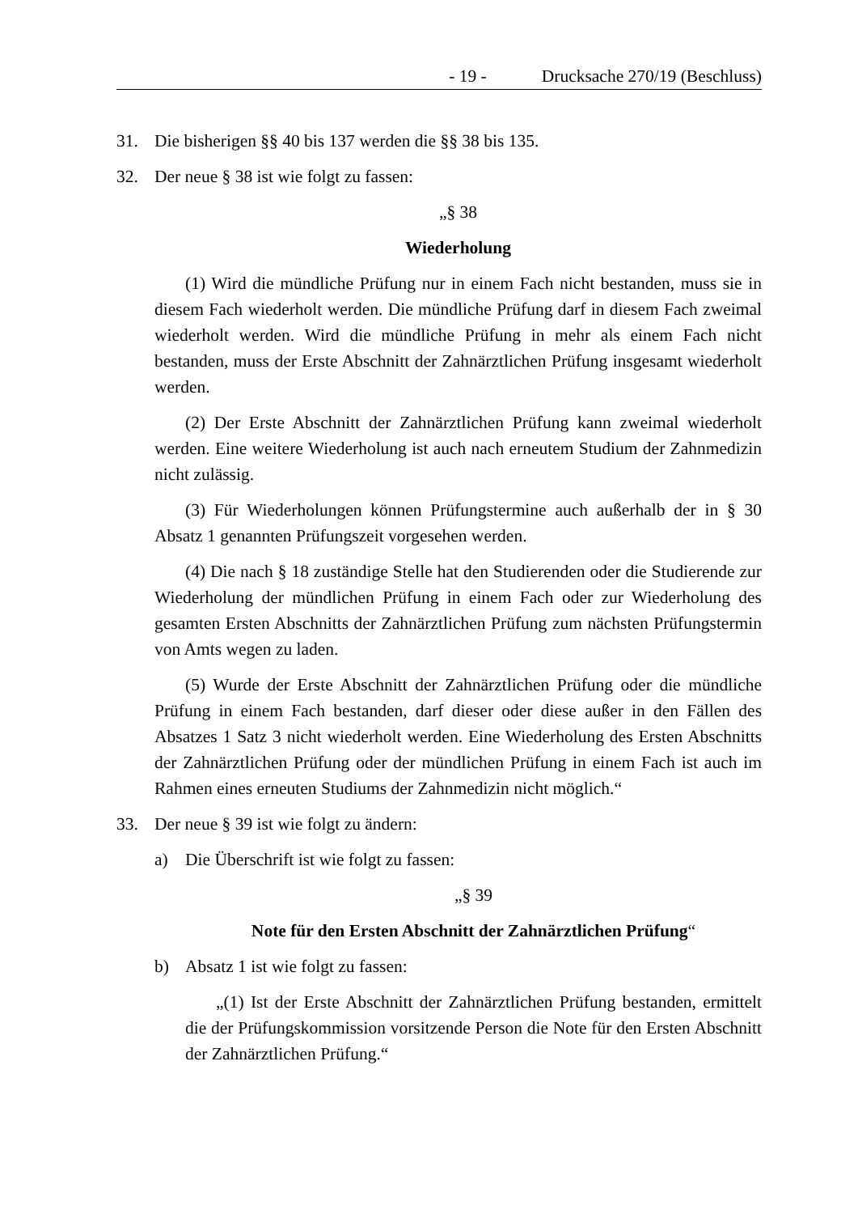- 19 - Drucksache 270/19 (Beschluss)
31. Die bisherigen §§ 40 bis 137 werden die §§ 38 bis 135.
32. Der neue § 38 ist wie folgt zu fassen:
„§ 38
Wiederholung
(1) Wird die mündliche Prüfung nur in einem Fach nicht bestanden, muss sie in diesem Fach wiederholt werden. Die mündliche Prüfung darf in diesem Fach zweimal wiederholt werden. Wird die mündliche Prüfung in mehr als einem Fach nicht bestanden, muss der Erste Abschnitt der Zahnärztlichen Prüfung insgesamt wiederholt werden.
(2) Der Erste Abschnitt der Zahnärztlichen Prüfung kann zweimal wiederholt werden. Eine weitere Wiederholung ist auch nach erneutem Studium der Zahnmedizin nicht zulässig.
(3) Für Wiederholungen können Prüfungstermine auch außerhalb der in § 30 Absatz 1 genannten Prüfungszeit vorgesehen werden.
(4) Die nach § 18 zuständige Stelle hat den Studierenden oder die Studierende zur Wiederholung der mündlichen Prüfung in einem Fach oder zur Wiederholung des gesamten Ersten Abschnitts der Zahnärztlichen Prüfung zum nächsten Prüfungstermin von Amts wegen zu laden.
(5) Wurde der Erste Abschnitt der Zahnärztlichen Prüfung oder die mündliche Prüfung in einem Fach bestanden, darf dieser oder diese außer in den Fällen des Absatzes 1 Satz 3 nicht wiederholt werden. Eine Wiederholung des Ersten Abschnitts der Zahnärztlichen Prüfung oder der mündlichen Prüfung in einem Fach ist auch im Rahmen eines erneuten Studiums der Zahnmedizin nicht möglich.“
33. Der neue § 39 ist wie folgt zu ändern:
a) Die Überschrift ist wie folgt zu fassen:
„§ 39
Note für den Ersten Abschnitt der Zahnärztlichen Prüfung“
b) Absatz 1 ist wie folgt zu fassen:
„(1) Ist der Erste Abschnitt der Zahnärztlichen Prüfung bestanden, ermittelt die der Prüfungskommission vorsitzende Person die Note für den Ersten Abschnitt der Zahnärztlichen Prüfung.“